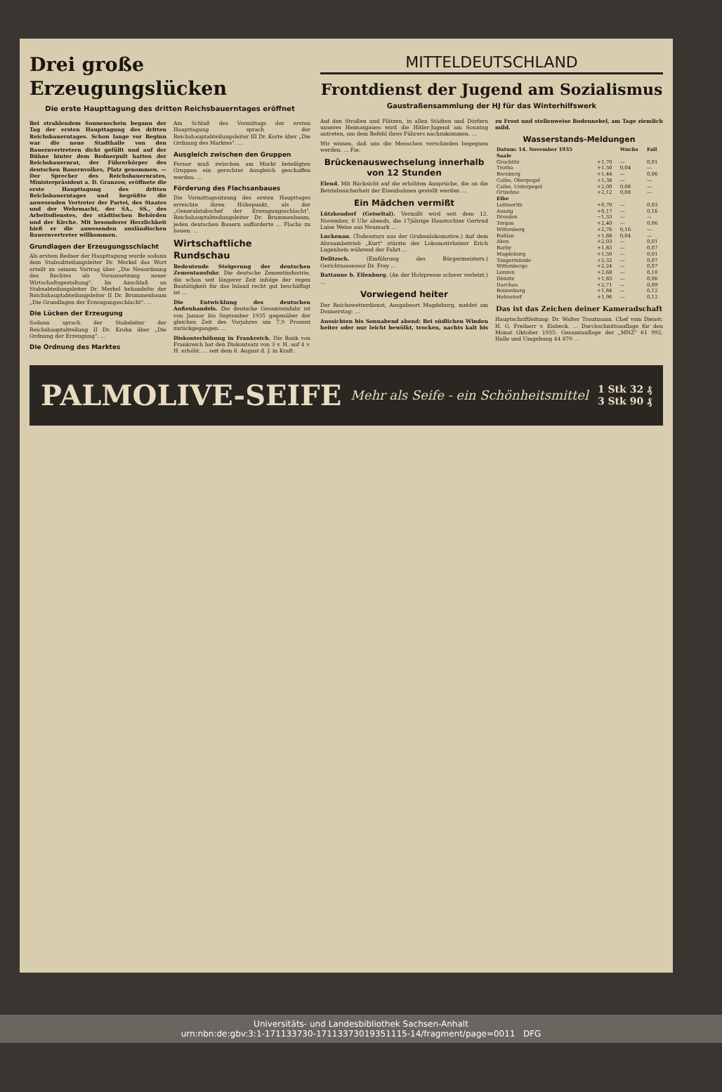Drei große Erzeugungslücken
Die erste Haupttagung des dritten Reichsbauerntages eröffnet
Bei strahlendem Sonnenschein begann der Tag der ersten Haupttagung des dritten Reichsbauerntages. Schon lange vor Beginn war die neue Stadthalle von den Bauernvertretern dicht gefüllt und auf der Bühne hinter dem Rednerpult hatten der Reichsbauernrat, der Führerkörper des deutschen Bauernvolkes, Platz genommen. — Der Sprecher des Reichsbauernrates, Ministerpräsident a. D. Granzow, eröffnete die erste Haupttagung des dritten Reichsbauerntages und begrüßte die anwesenden Vertreter der Partei, des Staates und der Wehrmacht, der SA., SS., des Arbeitsdienstes, der städtischen Behörden und der Kirche. Mit besonderer Herzlichkeit hieß er die anwesenden ausländischen Bauernvertreter willkommen.
Grundlagen der Erzeugungsschlacht
Als erstem Redner der Haupttagung wurde sodann dem Stabsabteilungsleiter Dr. Merkel das Wort erteilt zu seinem Vortrag über „Die Neuordnung des Rechtes als Voraussetzung neuer Wirtschaftsgestaltung". Im Anschluß an Stabsabteilungsleiter Dr. Merkel behandelte der Reichshauptabteilungsleiter II Dr. Brummenbaum „Die Grundlagen der Erzeugungsschlacht". ...
Die Lücken der Erzeugung
Sodann sprach der Stabsleiter der Reichshauptabteilung II Dr. Krohn über „Die Ordnung der Erzeugung". ...
Die Ordnung des Marktes
Am Schluß des Vormittags der ersten Haupttagung sprach der Reichshauptabteilungsleiter III Dr. Korte über „Die Ordnung des Marktes". ...
Ausgleich zwischen den Gruppen
Ferner muß zwischen am Markt beteiligten Gruppen ein gerechter Ausgleich geschaffen werden. ...
Förderung des Flachsanbaues
Die Vormittagssitzung des ersten Haupttages erreichte ihren Höhepunkt, als der „Generalstabschef der Erzeugungsschlacht", Reichshauptabteilungsleiter Dr. Brummenbaum, jeden deutschen Bauern aufforderte ... Flachs zu bauen. ...
Wirtschaftliche Rundschau
Bedeutende Steigerung der deutschen Zementausfuhr. Die deutsche Zementindustrie, die schon seit längerer Zeit infolge der regen Bautätigkeit für das Inland recht gut beschäftigt ist ...
Die Entwicklung des deutschen Außenhandels. Die deutsche Gesamteinfuhr ist von Januar bis September 1935 gegenüber der gleichen Zeit des Vorjahres um 7,9 Prozent zurückgegangen. ...
Diskonterhöhung in Frankreich. Die Bank von Frankreich hat den Diskontsatz von 3 v. H. auf 4 v. H. erhöht. ... seit dem 8. August d. J. in Kraft.
MITTELDEUTSCHLAND
Frontdienst der Jugend am Sozialismus
Gaustraßensammlung der HJ für das Winterhilfswerk
Auf den Straßen und Plätzen, in allen Städten und Dörfern unseres Heimatgaues wird die Hitler-Jugend am Sonntag antreten, um dem Befehl ihres Führers nachzukommen. ...
Wir wissen, daß uns die Menschen verschieden begegnen werden. ... Fie.
Brückenauswechselung innerhalb von 12 Stunden
Elend. Mit Rücksicht auf die erhöhten Ansprüche, die an die Betriebssicherheit der Eisenbahnen gestellt werden ...
Ein Mädchen vermißt
Lützkendorf (Geiseltal). Vermißt wird seit dem 12. November, 8 Uhr abends, die 17jährige Haustochter Gertrud Luise Weise aus Neumark ...
Luckenau. (Todessturz aus der Grubenlokomotive.) Auf dem Abraumbetrieb „Kurt" stürzte der Lokomotivheizer Erich Lugenhein während der Fahrt ...
Delitzsch. (Einführung des Bürgermeisters.) Gerichtsassessor Dr. Frey ...
Battaune b. Eilenburg. (An der Holzpresse schwer verletzt.) ...
Vorwiegend heiter
Der Reichswetterdienst, Ausgabeort Magdeburg, meldet am Donnerstag: ...
Aussichten bis Sonnabend abend: Bei südlichen Winden heiter oder nur leicht bewölkt, trocken, nachts kalt bis zu Frost und stellenweise Bodennebel, am Tage ziemlich mild.
Wasserstands-Meldungen
| Datum: 14. November 1935 | | Wuchs | Fall |
| --- | --- | --- | --- |
| Saale | | | |
| Grochlitz | +1,70 | — | 0,01 |
| Trotha | +1,50 | 0,04 | — |
| Bernburg | +1,44 | — | 0,06 |
| Calbe, Oberpegel | +1,38 | — | — |
| Calbe, Unterpegel | +2,00 | 0,08 | — |
| Grizehne | +2,12 | 0,08 | — |
| Elbe | | | |
| Leitmeritz | +0,70 | — | 0,03 |
| Aussig | +0,17 | — | 0,16 |
| Dresden | −1,33 | — | — |
| Torgau | +2,40 | — | 0,06 |
| Wittenberg | +2,76 | 0,16 | — |
| Roßlau | +1,88 | 0,04 | — |
| Aken | +2,03 | — | 0,01 |
| Barby | +1,83 | — | 0,07 |
| Magdeburg | +1,50 | — | 0,01 |
| Tangermünde | +2,32 | — | 0,07 |
| Wittenberge | +2,24 | — | 0,07 |
| Lenzen | +2,68 | — | 0,10 |
| Dömitz | +1,83 | — | 0,06 |
| Darchau | +2,71 | — | 0,09 |
| Boizenburg | +1,84 | — | 0,12 |
| Hohnstorf | +1,96 | — | 0,12 |
Das ist das Zeichen deiner Kameradschaft
Hauptschriftleitung: Dr. Walter Trautmann. Chef vom Dienst: H. G. Freiherr v. Eisbeck. ... Durchschnittsauflage für den Monat Oktober 1935: Gesamtauflage der „MNZ" 61 992, Halle und Umgebung 44 870 ...
PALMOLIVE-SEIFE Mehr als Seife - ein Schönheitsmittel 1 Stk 32 ₰
3 Stk 90 ₰
Universitäts- und Landesbibliothek Sachsen-Anhalt
urn:nbn:de:gbv:3:1-171133730-17113373019351115-14/fragment/page=0011 DFG